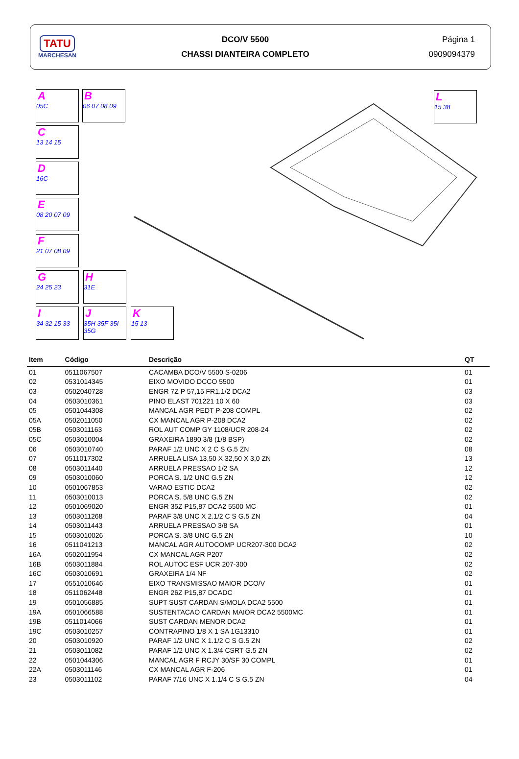TATU
MARCHESAN
DCO/V 5500
CHASSI DIANTEIRA COMPLETO
Página 1
0909094379
A
05C
B
06 07 08 09
C
13 14 15
D
16C
E
08 20 07 09
F
21 07 08 09
G
24 25 23
H
31E
I
34 32 15 33
J
35H 35F 35I 35G
K
15 13
L
15 38
| Item | Código | Descrição | QT |
| --- | --- | --- | --- |
| 01 | 0511067507 | CACAMBA DCO/V 5500 S-0206 | 01 |
| 02 | 0531014345 | EIXO MOVIDO DCCO 5500 | 01 |
| 03 | 0502040728 | ENGR 7Z P 57,15 FR1.1/2 DCA2 | 03 |
| 04 | 0503010361 | PINO ELAST 701221 10 X 60 | 03 |
| 05 | 0501044308 | MANCAL AGR PEDT P-208 COMPL | 02 |
| 05A | 0502011050 | CX MANCAL AGR P-208 DCA2 | 02 |
| 05B | 0503011163 | ROL AUT COMP GY 1108/UCR 208-24 | 02 |
| 05C | 0503010004 | GRAXEIRA 1890 3/8 (1/8 BSP) | 02 |
| 06 | 0503010740 | PARAF 1/2 UNC X 2 C S G.5 ZN | 08 |
| 07 | 0511017302 | ARRUELA LISA 13,50 X 32,50 X 3,0 ZN | 13 |
| 08 | 0503011440 | ARRUELA PRESSAO 1/2 SA | 12 |
| 09 | 0503010060 | PORCA S. 1/2 UNC G.5 ZN | 12 |
| 10 | 0501067853 | VARAO ESTIC DCA2 | 02 |
| 11 | 0503010013 | PORCA S. 5/8 UNC G.5 ZN | 02 |
| 12 | 0501069020 | ENGR 35Z P15,87 DCA2 5500 MC | 01 |
| 13 | 0503011268 | PARAF 3/8 UNC X 2.1/2 C S G.5 ZN | 04 |
| 14 | 0503011443 | ARRUELA PRESSAO 3/8 SA | 01 |
| 15 | 0503010026 | PORCA S. 3/8 UNC G.5 ZN | 10 |
| 16 | 0511041213 | MANCAL AGR AUTOCOMP UCR207-300 DCA2 | 02 |
| 16A | 0502011954 | CX MANCAL AGR P207 | 02 |
| 16B | 0503011884 | ROL AUTOC ESF UCR 207-300 | 02 |
| 16C | 0503010691 | GRAXEIRA 1/4 NF | 02 |
| 17 | 0551010646 | EIXO TRANSMISSAO MAIOR DCO/V | 01 |
| 18 | 0511062448 | ENGR 26Z P15,87 DCADC | 01 |
| 19 | 0501056885 | SUPT SUST CARDAN S/MOLA DCA2 5500 | 01 |
| 19A | 0501066588 | SUSTENTACAO CARDAN MAIOR DCA2 5500MC | 01 |
| 19B | 0511014066 | SUST CARDAN MENOR DCA2 | 01 |
| 19C | 0503010257 | CONTRAPINO 1/8 X 1 SA 1G13310 | 01 |
| 20 | 0503010920 | PARAF 1/2 UNC X 1.1/2 C S G.5 ZN | 02 |
| 21 | 0503011082 | PARAF 1/2 UNC X 1.3/4 CSRT G.5 ZN | 02 |
| 22 | 0501044306 | MANCAL AGR F RCJY 30/SF 30 COMPL | 01 |
| 22A | 0503011146 | CX MANCAL AGR F-206 | 01 |
| 23 | 0503011102 | PARAF 7/16 UNC X 1.1/4 C S G.5 ZN | 04 |